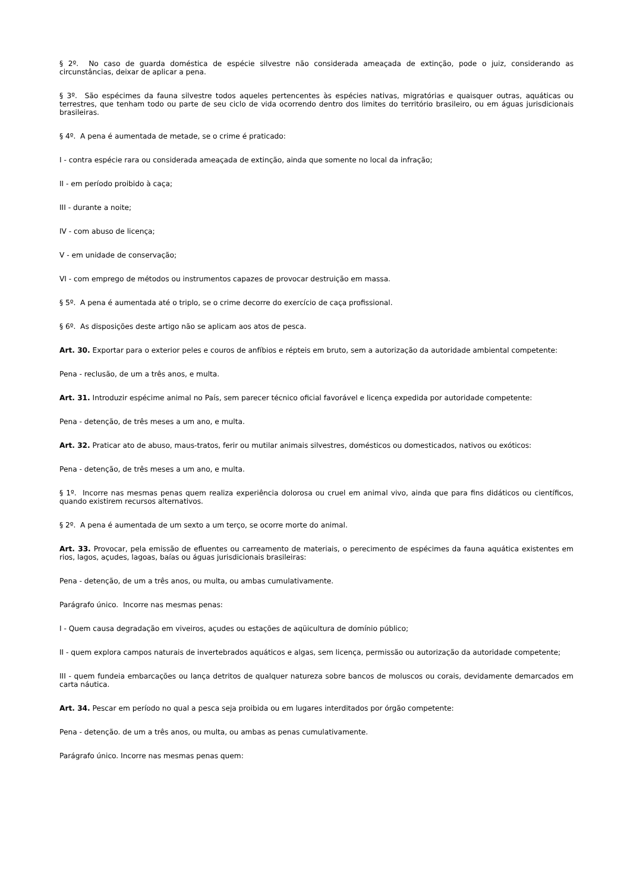§ 2º. No caso de guarda doméstica de espécie silvestre não considerada ameaçada de extinção, pode o juiz, considerando as circunstâncias, deixar de aplicar a pena.
§ 3º. São espécimes da fauna silvestre todos aqueles pertencentes às espécies nativas, migratórias e quaisquer outras, aquáticas ou terrestres, que tenham todo ou parte de seu ciclo de vida ocorrendo dentro dos limites do território brasileiro, ou em águas jurisdicionais brasileiras.
§ 4º. A pena é aumentada de metade, se o crime é praticado:
I - contra espécie rara ou considerada ameaçada de extinção, ainda que somente no local da infração;
II - em período proibido à caça;
III - durante a noite;
IV - com abuso de licença;
V - em unidade de conservação;
VI - com emprego de métodos ou instrumentos capazes de provocar destruição em massa.
§ 5º. A pena é aumentada até o triplo, se o crime decorre do exercício de caça profissional.
§ 6º. As disposições deste artigo não se aplicam aos atos de pesca.
Art. 30. Exportar para o exterior peles e couros de anfíbios e répteis em bruto, sem a autorização da autoridade ambiental competente:
Pena - reclusão, de um a três anos, e multa.
Art. 31. Introduzir espécime animal no País, sem parecer técnico oficial favorável e licença expedida por autoridade competente:
Pena - detenção, de três meses a um ano, e multa.
Art. 32. Praticar ato de abuso, maus-tratos, ferir ou mutilar animais silvestres, domésticos ou domesticados, nativos ou exóticos:
Pena - detenção, de três meses a um ano, e multa.
§ 1º. Incorre nas mesmas penas quem realiza experiência dolorosa ou cruel em animal vivo, ainda que para fins didáticos ou científicos, quando existirem recursos alternativos.
§ 2º. A pena é aumentada de um sexto a um terço, se ocorre morte do animal.
Art. 33. Provocar, pela emissão de efluentes ou carreamento de materiais, o perecimento de espécimes da fauna aquática existentes em rios, lagos, açudes, lagoas, baías ou águas jurisdicionais brasileiras:
Pena - detenção, de um a três anos, ou multa, ou ambas cumulativamente.
Parágrafo único. Incorre nas mesmas penas:
I - Quem causa degradação em viveiros, açudes ou estações de aqüicultura de domínio público;
II - quem explora campos naturais de invertebrados aquáticos e algas, sem licença, permissão ou autorização da autoridade competente;
III - quem fundeia embarcações ou lança detritos de qualquer natureza sobre bancos de moluscos ou corais, devidamente demarcados em carta náutica.
Art. 34. Pescar em período no qual a pesca seja proibida ou em lugares interditados por órgão competente:
Pena - detenção. de um a três anos, ou multa, ou ambas as penas cumulativamente.
Parágrafo único. Incorre nas mesmas penas quem: